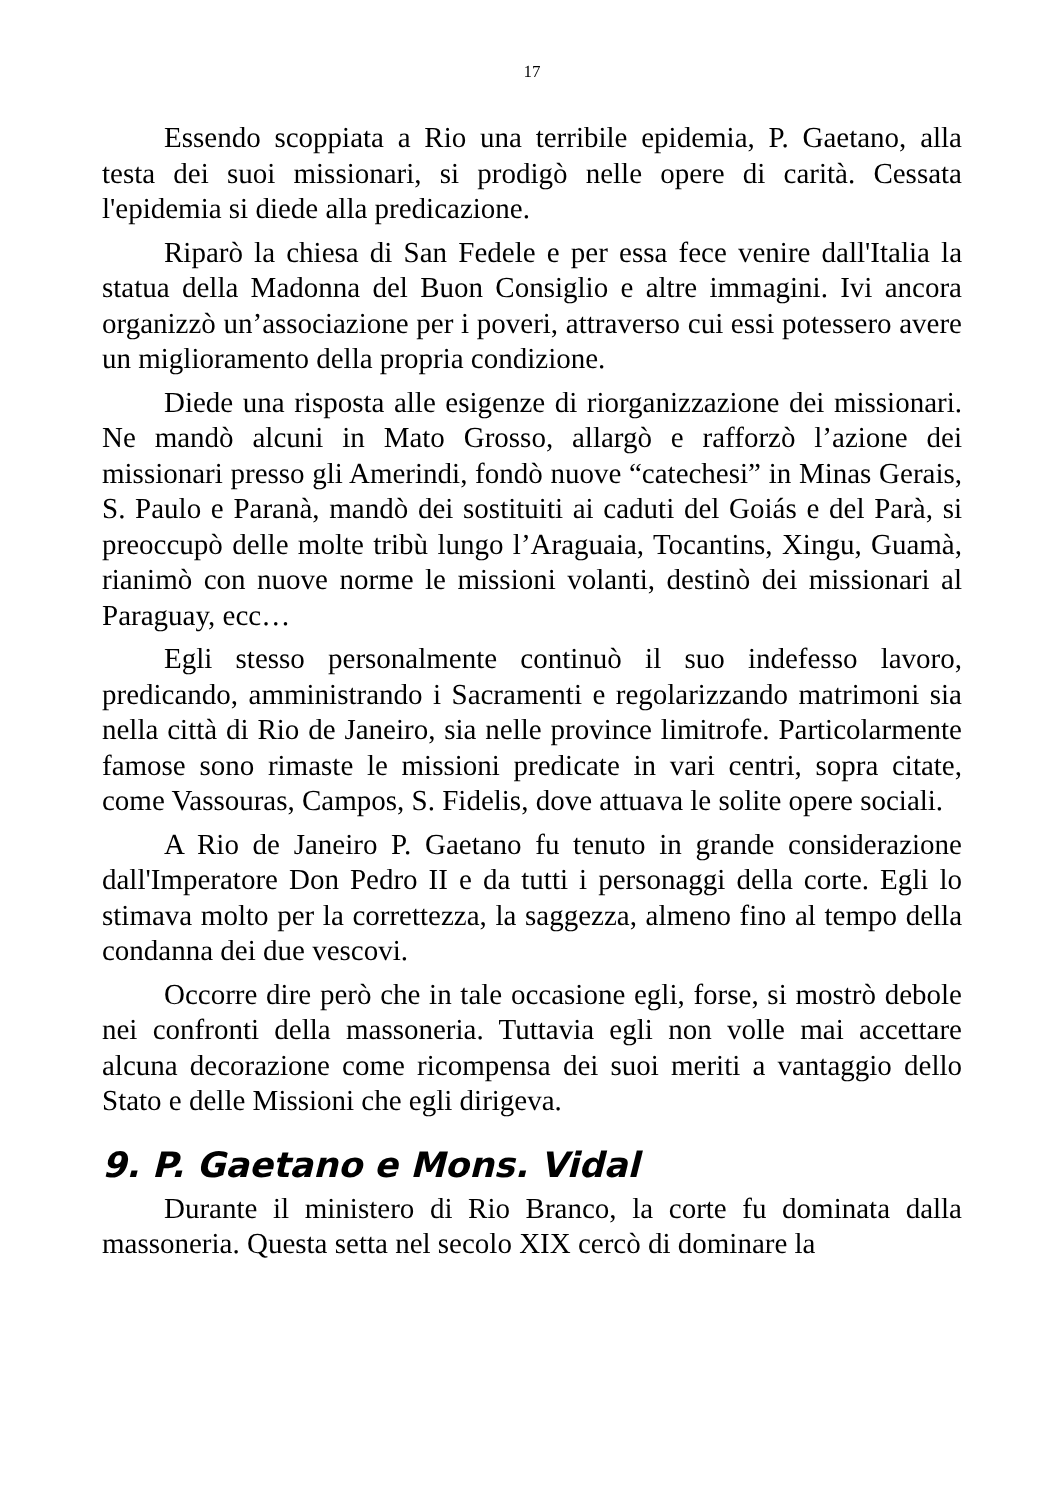17
Essendo scoppiata a Rio una terribile epidemia, P. Gaetano, alla testa dei suoi missionari, si prodigò nelle opere di carità. Cessata l'epidemia si diede alla predicazione.
Riparò la chiesa di San Fedele e per essa fece venire dall'Italia la statua della Madonna del Buon Consiglio e altre immagini. Ivi ancora organizzò un’associazione per i poveri, attraverso cui essi potessero avere un miglioramento della propria condizione.
Diede una risposta alle esigenze di riorganizzazione dei missionari. Ne mandò alcuni in Mato Grosso, allargò e rafforzò l’azione dei missionari presso gli Amerindi, fondò nuove “catechesi” in Minas Gerais, S. Paulo e Paranà, mandò dei sostituiti ai caduti del Goiás e del Parà, si preoccupò delle molte tribù lungo l’Araguaia, Tocantins, Xingu, Guamà, rianimò con nuove norme le missioni volanti, destinò dei missionari al Paraguay, ecc…
Egli stesso personalmente continuò il suo indefesso lavoro, predicando, amministrando i Sacramenti e regolarizzando matrimoni sia nella città di Rio de Janeiro, sia nelle province limitrofe. Particolarmente famose sono rimaste le missioni predicate in vari centri, sopra citate, come Vassouras, Campos, S. Fidelis, dove attuava le solite opere sociali.
A Rio de Janeiro P. Gaetano fu tenuto in grande considerazione dall'Imperatore Don Pedro II e da tutti i personaggi della corte. Egli lo stimava molto per la correttezza, la saggezza, almeno fino al tempo della condanna dei due vescovi.
Occorre dire però che in tale occasione egli, forse, si mostrò debole nei confronti della massoneria. Tuttavia egli non volle mai accettare alcuna decorazione come ricompensa dei suoi meriti a vantaggio dello Stato e delle Missioni che egli dirigeva.
9. P. Gaetano e Mons. Vidal
Durante il ministero di Rio Branco, la corte fu dominata dalla massoneria. Questa setta nel secolo XIX cercò di dominare la